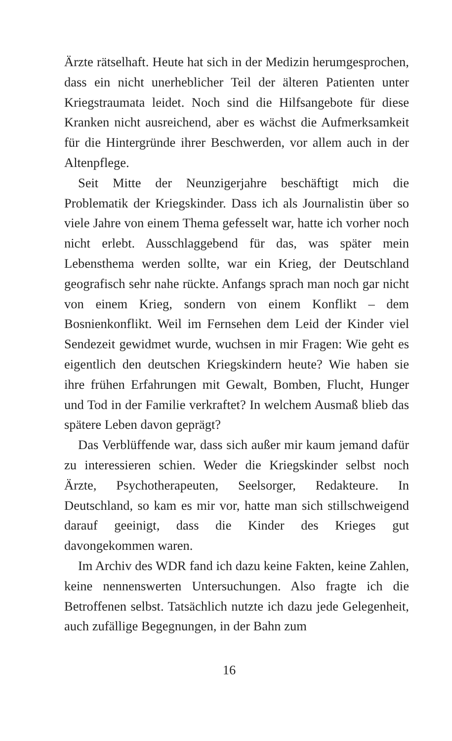Ärzte rätselhaft. Heute hat sich in der Medizin herumgesprochen, dass ein nicht unerheblicher Teil der älteren Patienten unter Kriegstraumata leidet. Noch sind die Hilfsangebote für diese Kranken nicht ausreichend, aber es wächst die Aufmerksamkeit für die Hintergründe ihrer Beschwerden, vor allem auch in der Altenpflege.
Seit Mitte der Neunzigerjahre beschäftigt mich die Problematik der Kriegskinder. Dass ich als Journalistin über so viele Jahre von einem Thema gefesselt war, hatte ich vorher noch nicht erlebt. Ausschlaggebend für das, was später mein Lebensthema werden sollte, war ein Krieg, der Deutschland geografisch sehr nahe rückte. Anfangs sprach man noch gar nicht von einem Krieg, sondern von einem Konflikt – dem Bosnienkonflikt. Weil im Fernsehen dem Leid der Kinder viel Sendezeit gewidmet wurde, wuchsen in mir Fragen: Wie geht es eigentlich den deutschen Kriegskindern heute? Wie haben sie ihre frühen Erfahrungen mit Gewalt, Bomben, Flucht, Hunger und Tod in der Familie verkraftet? In welchem Ausmaß blieb das spätere Leben davon geprägt?
Das Verblüffende war, dass sich außer mir kaum jemand dafür zu interessieren schien. Weder die Kriegskinder selbst noch Ärzte, Psychotherapeuten, Seelsorger, Redakteure. In Deutschland, so kam es mir vor, hatte man sich stillschweigend darauf geeinigt, dass die Kinder des Krieges gut davongekommen waren.
Im Archiv des WDR fand ich dazu keine Fakten, keine Zahlen, keine nennenswerten Untersuchungen. Also fragte ich die Betroffenen selbst. Tatsächlich nutzte ich dazu jede Gelegenheit, auch zufällige Begegnungen, in der Bahn zum
16